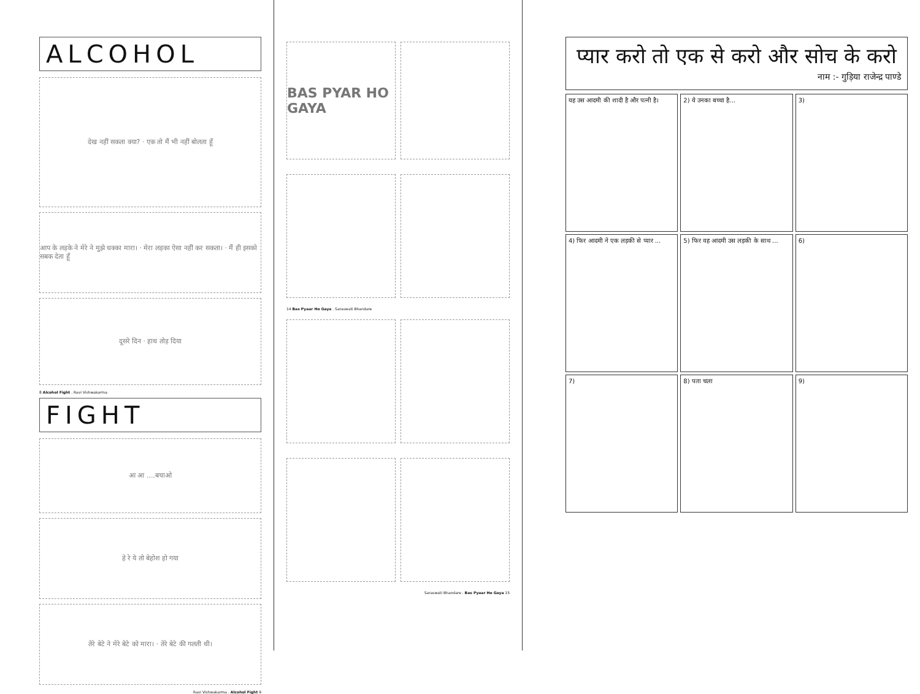ALCOHOL
देख नहीं सकता क्या? · एक तो मैं भी नहीं बोलता हूँ
आप के लड़के ने मेरे ने मुझे धक्का मारा। · मेरा लड़का ऐसा नहीं कर सकता। · मैं ही इसको सबक देता हूँ
दूसरे दिन · हाथ तोड़ दिया
8 Alcohol Fight . Ravi Vishwakarma
FIGHT
आ आ ....बचाओ
हे रे ये तो बेहोश हो गया
तेरे बेटे ने मेरे बेटे को मारा। · तेरे बेटे की गलती थी।
Ravi Vishwakarma . Alcohol Fight 9
BAS PYAR HO GAYA
14 Bas Pyaar Ho Gaya . Saraswati Bhandare
Saraswati Bhandare . Bas Pyaar Ho Gaya 15
प्यार करो तो एक से करो और सोच के करो
नाम :- गुड़िया राजेन्द्र पाण्डे
यह उस आदमी की शादी है और पत्नी है।
2) ये उनका बच्चा है...
3)
4) फिर आदमी ने एक लड़की से प्यार ...
5) फिर वह आदमी उस लड़की के साथ ...
6)
7)
8) पता चला
9)